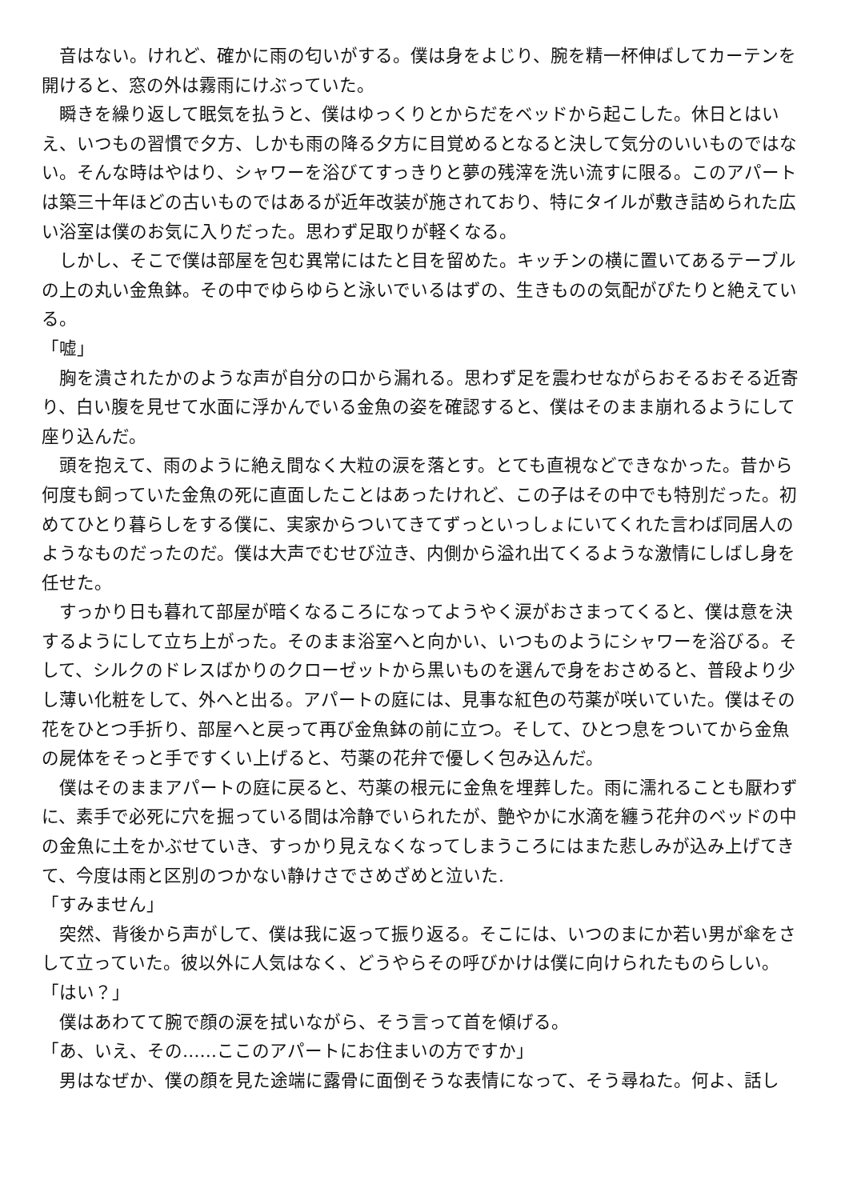音はない。けれど、確かに雨の匂いがする。僕は身をよじり、腕を精一杯伸ばしてカーテンを開けると、窓の外は霧雨にけぶっていた。
　瞬きを繰り返して眠気を払うと、僕はゆっくりとからだをベッドから起こした。休日とはいえ、いつもの習慣で夕方、しかも雨の降る夕方に目覚めるとなると決して気分のいいものではない。そんな時はやはり、シャワーを浴びてすっきりと夢の残滓を洗い流すに限る。このアパートは築三十年ほどの古いものではあるが近年改装が施されており、特にタイルが敷き詰められた広い浴室は僕のお気に入りだった。思わず足取りが軽くなる。
　しかし、そこで僕は部屋を包む異常にはたと目を留めた。キッチンの横に置いてあるテーブルの上の丸い金魚鉢。その中でゆらゆらと泳いでいるはずの、生きものの気配がぴたりと絶えている。
「嘘」
　胸を潰されたかのような声が自分の口から漏れる。思わず足を震わせながらおそるおそる近寄り、白い腹を見せて水面に浮かんでいる金魚の姿を確認すると、僕はそのまま崩れるようにして座り込んだ。
　頭を抱えて、雨のように絶え間なく大粒の涙を落とす。とても直視などできなかった。昔から何度も飼っていた金魚の死に直面したことはあったけれど、この子はその中でも特別だった。初めてひとり暮らしをする僕に、実家からついてきてずっといっしょにいてくれた言わば同居人のようなものだったのだ。僕は大声でむせび泣き、内側から溢れ出てくるような激情にしばし身を任せた。
　すっかり日も暮れて部屋が暗くなるころになってようやく涙がおさまってくると、僕は意を決するようにして立ち上がった。そのまま浴室へと向かい、いつものようにシャワーを浴びる。そして、シルクのドレスばかりのクローゼットから黒いものを選んで身をおさめると、普段より少し薄い化粧をして、外へと出る。アパートの庭には、見事な紅色の芍薬が咲いていた。僕はその花をひとつ手折り、部屋へと戻って再び金魚鉢の前に立つ。そして、ひとつ息をついてから金魚の屍体をそっと手ですくい上げると、芍薬の花弁で優しく包み込んだ。
　僕はそのままアパートの庭に戻ると、芍薬の根元に金魚を埋葬した。雨に濡れることも厭わずに、素手で必死に穴を掘っている間は冷静でいられたが、艶やかに水滴を纏う花弁のベッドの中の金魚に土をかぶせていき、すっかり見えなくなってしまうころにはまた悲しみが込み上げてきて、今度は雨と区別のつかない静けさでさめざめと泣いた.
「すみません」
　突然、背後から声がして、僕は我に返って振り返る。そこには、いつのまにか若い男が傘をさして立っていた。彼以外に人気はなく、どうやらその呼びかけは僕に向けられたものらしい。
「はい？」
　僕はあわてて腕で顔の涙を拭いながら、そう言って首を傾げる。
「あ、いえ、その……ここのアパートにお住まいの方ですか」
　男はなぜか、僕の顔を見た途端に露骨に面倒そうな表情になって、そう尋ねた。何よ、話し